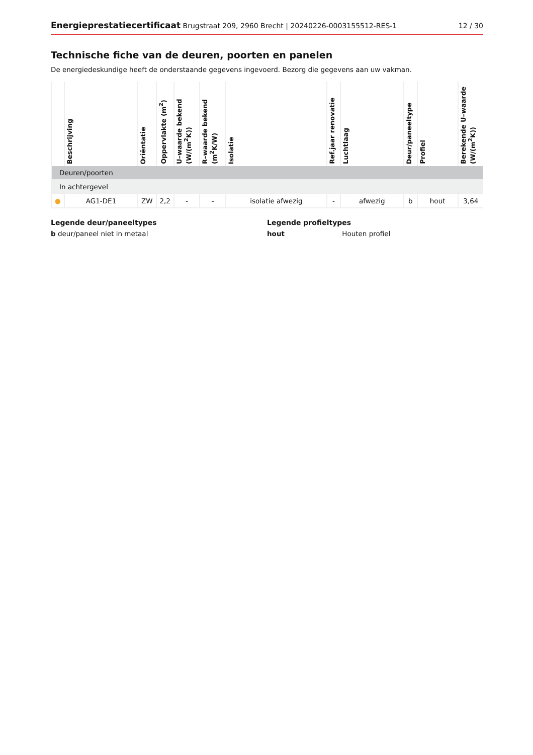Energieprestatiecertificaat Brugstraat 209, 2960 Brecht | 20240226-0003155512-RES-1 12 / 30
Technische fiche van de deuren, poorten en panelen
De energiedeskundige heeft de onderstaande gegevens ingevoerd. Bezorg die gegevens aan uw vakman.
| | Beschrijving | Oriëntatie | Oppervlakte (m<sup>2</sup>) | U–waarde bekend (W/(m<sup>2</sup>K)) | R–waarde bekend (m<sup>2</sup>K/W) | Isolatie | Ref.jaar renovatie | Luchtlaag | Deur/paneeltype | Profiel | Berekende U–waarde (W/(m<sup>2</sup>K)) |
| --- | --- | --- | --- | --- | --- | --- | --- | --- | --- | --- | --- |
| Deuren/poorten | | | | | | | | | | | |
| In achtergevel | | | | | | | | | | | |
| ● | AG1-DE1 | ZW | 2,2 | - | - | isolatie afwezig | - | afwezig | b | hout | 3,64 |
Legende deur/paneeltypes
b deur/paneel niet in metaal
Legende profieltypes
hout Houten profiel